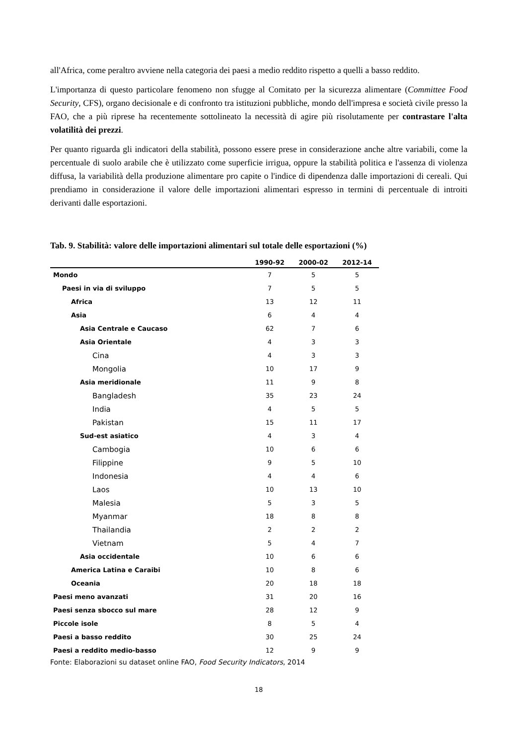all'Africa, come peraltro avviene nella categoria dei paesi a medio reddito rispetto a quelli a basso reddito.
L'importanza di questo particolare fenomeno non sfugge al Comitato per la sicurezza alimentare (Committee Food Security, CFS), organo decisionale e di confronto tra istituzioni pubbliche, mondo dell'impresa e società civile presso la FAO, che a più riprese ha recentemente sottolineato la necessità di agire più risolutamente per contrastare l'alta volatilità dei prezzi.
Per quanto riguarda gli indicatori della stabilità, possono essere prese in considerazione anche altre variabili, come la percentuale di suolo arabile che è utilizzato come superficie irrigua, oppure la stabilità politica e l'assenza di violenza diffusa, la variabilità della produzione alimentare pro capite o l'indice di dipendenza dalle importazioni di cereali. Qui prendiamo in considerazione il valore delle importazioni alimentari espresso in termini di percentuale di introiti derivanti dalle esportazioni.
Tab. 9. Stabilità: valore delle importazioni alimentari sul totale delle esportazioni (%)
| | 1990-92 | 2000-02 | 2012-14 |
| --- | --- | --- | --- |
| Mondo | 7 | 5 | 5 |
| Paesi in via di sviluppo | 7 | 5 | 5 |
| Africa | 13 | 12 | 11 |
| Asia | 6 | 4 | 4 |
| Asia Centrale e Caucaso | 62 | 7 | 6 |
| Asia Orientale | 4 | 3 | 3 |
| Cina | 4 | 3 | 3 |
| Mongolia | 10 | 17 | 9 |
| Asia meridionale | 11 | 9 | 8 |
| Bangladesh | 35 | 23 | 24 |
| India | 4 | 5 | 5 |
| Pakistan | 15 | 11 | 17 |
| Sud-est asiatico | 4 | 3 | 4 |
| Cambogia | 10 | 6 | 6 |
| Filippine | 9 | 5 | 10 |
| Indonesia | 4 | 4 | 6 |
| Laos | 10 | 13 | 10 |
| Malesia | 5 | 3 | 5 |
| Myanmar | 18 | 8 | 8 |
| Thailandia | 2 | 2 | 2 |
| Vietnam | 5 | 4 | 7 |
| Asia occidentale | 10 | 6 | 6 |
| America Latina e Caraibi | 10 | 8 | 6 |
| Oceania | 20 | 18 | 18 |
| Paesi meno avanzati | 31 | 20 | 16 |
| Paesi senza sbocco sul mare | 28 | 12 | 9 |
| Piccole isole | 8 | 5 | 4 |
| Paesi a basso reddito | 30 | 25 | 24 |
| Paesi a reddito medio-basso | 12 | 9 | 9 |
Fonte: Elaborazioni su dataset online FAO, Food Security Indicators, 2014
18